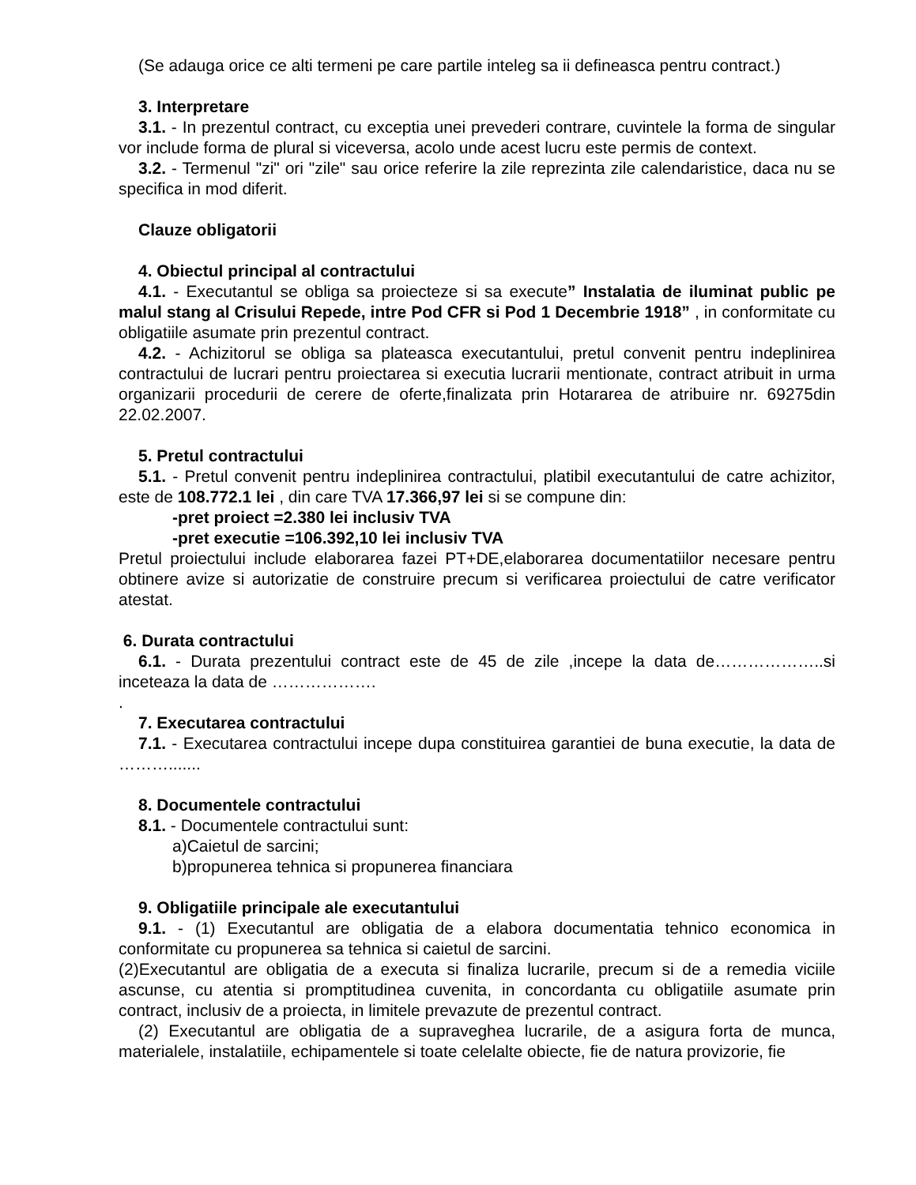(Se adauga orice ce alti termeni pe care partile inteleg sa ii defineasca pentru contract.)
3. Interpretare
3.1. - In prezentul contract, cu exceptia unei prevederi contrare, cuvintele la forma de singular vor include forma de plural si viceversa, acolo unde acest lucru este permis de context.
3.2. - Termenul "zi" ori "zile" sau orice referire la zile reprezinta zile calendaristice, daca nu se specifica in mod diferit.
Clauze obligatorii
4. Obiectul principal al contractului
4.1. - Executantul se obliga sa proiecteze si sa execute” Instalatia de iluminat public pe malul stang al Crisului Repede, intre Pod CFR si Pod 1 Decembrie 1918” , in conformitate cu obligatiile asumate prin prezentul contract.
4.2. - Achizitorul se obliga sa plateasca executantului, pretul convenit pentru indeplinirea contractului de lucrari pentru proiectarea si executia lucrarii mentionate, contract atribuit in urma organizarii procedurii de cerere de oferte,finalizata prin Hotararea de atribuire nr. 69275din 22.02.2007.
5. Pretul contractului
5.1. - Pretul convenit pentru indeplinirea contractului, platibil executantului de catre achizitor, este de 108.772.1 lei , din care TVA 17.366,97 lei si se compune din:
-pret proiect =2.380 lei inclusiv TVA
-pret executie =106.392,10 lei inclusiv TVA
Pretul proiectului include elaborarea fazei PT+DE,elaborarea documentatiilor necesare pentru obtinere avize si autorizatie de construire precum si verificarea proiectului de catre verificator atestat.
6. Durata contractului
6.1. - Durata prezentului contract este de 45 de zile ,incepe la data de………………..si inceteaza la data de ……………….
.
7. Executarea contractului
7.1. - Executarea contractului incepe dupa constituirea garantiei de buna executie, la data de ……….......
8. Documentele contractului
8.1. - Documentele contractului sunt:
a)Caietul de sarcini;
b)propunerea tehnica si propunerea financiara
9. Obligatiile principale ale executantului
9.1. - (1) Executantul are obligatia de a elabora documentatia tehnico economica in conformitate cu propunerea sa tehnica si caietul de sarcini.
(2)Executantul are obligatia de a executa si finaliza lucrarile, precum si de a remedia viciile ascunse, cu atentia si promptitudinea cuvenita, in concordanta cu obligatiile asumate prin contract, inclusiv de a proiecta, in limitele prevazute de prezentul contract.
(2) Executantul are obligatia de a supraveghea lucrarile, de a asigura forta de munca, materialele, instalatiile, echipamentele si toate celelalte obiecte, fie de natura provizorie, fie